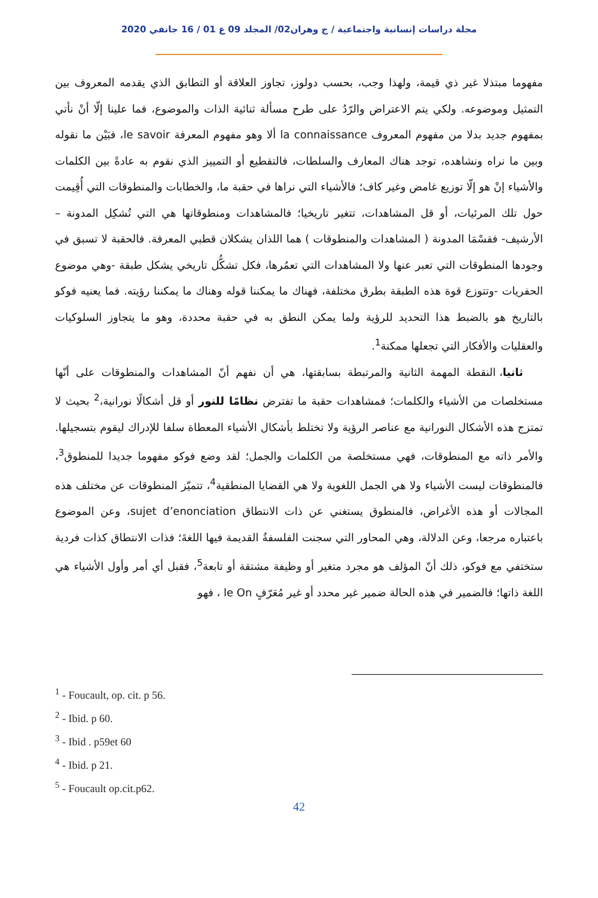مجلة دراسات إنسانية واجتماعية / ج وهران02/ المجلد 09 ع 01 / 16 جانفي 2020
مفهوما مبتذلا غير ذي قيمة، ولهذا وجب، بحسب دولوز، تجاوز العلاقة أو التطابق الذي يقدمه المعروف بين التمثيل وموضوعه. ولكي يتم الاعتراض والرّدُ على طرح مسألة ثنائية الذات والموضوع، فما علينا إلّا أنْ نأتي بمفهوم جديد بدلا من مفهوم المعروف la connaissance ألا وهو مفهوم المعرفة le savoir، فبَيْن ما نقوله وبين ما نراه ونشاهده، توجد هناك المعارف والسلطات، فالتقطيع أو التمييز الذي نقوم به عادةً بين الكلمات والأشياء إنْ هو إلّا توزيع غامض وغير كاف؛ فالأشياء التي نراها في حقبة ما، والخطابات والمنطوقات التي أُقِيمت حول تلك المرئيات، أو قل المشاهدات، تتغير تاريخيا؛ فالمشاهدات ومنطوقاتها هي التي تُشكِل المدونة – الأرشيف- فقسْمَا المدونة ( المشاهدات والمنطوقات ) هما اللذان يشكلان قطبي المعرفة. فالحقبة لا تسبق في وجودها المنطوقات التي تعبر عنها ولا المشاهدات التي تعمُرها، فكل تشكُّل تاريخي يشكل طبقة -وهي موضوع الحفريات -وتتوزع قوة هذه الطبقة بطرق مختلفة، فهناك ما يمكننا قوله وهناك ما يمكننا رؤيته. فما يعنيه فوكو بالتاريخ هو بالضبط هذا التحديد للرؤية ولما يمكن النطق به في حقبة محددة، وهو ما يتجاوز السلوكيات والعقليات والأفكار التي تجعلها ممكنة<sup>1</sup>.
ثانيا، النقطة المهمة الثانية والمرتبطة بسابقتها، هي أن نفهم أنّ المشاهدات والمنطوقات على أنّها مستخلصات من الأشياء والكلمات؛ فمشاهدات حقبة ما تفترض نظامًا للنور أو قل أشكالًا نورانية،<sup>2</sup> بحيث لا تمتزج هذه الأشكال النورانية مع عناصر الرؤية ولا تختلط بأشكال الأشياء المعطاة سلفا للإدراك ليقوم بتسجيلها. والأمر ذاته مع المنطوقات، فهي مستخلصة من الكلمات والجمل؛ لقد وضع فوكو مفهوما جديدا للمنطوق<sup>3</sup>، فالمنطوقات ليست الأشياء ولا هي الجمل اللغوية ولا هي القضايا المنطقية<sup>4</sup>، تتميّز المنطوقات عن مختلف هذه المجالات أو هذه الأغراض، فالمنطوق يستغني عن ذات الانتطاق sujet d’enonciation، وعن الموضوع باعتباره مرجعا، وعن الدلالة، وهي المحاور التي سجنت الفلسفةُ القديمة فيها اللغةَ؛ فذات الانتطاق كذات فردية ستختفي مع فوكو، ذلك أنّ المؤلف هو مجرد متغير أو وظيفة مشتقة أو تابعة<sup>5</sup>، فقبل أي أمر وأول الأشياء هي اللغة ذاتها؛ فالضمير في هذه الحالة ضمير غير محدد أو غير مُعَرّفٍ le On ، فهو
<sup>1</sup> - Foucault, op. cit. p 56.
<sup>2</sup> - Ibid. p 60.
<sup>3</sup> - Ibid . p59et 60
<sup>4</sup> - Ibid. p 21.
<sup>5</sup> - Foucault op.cit.p62.
42